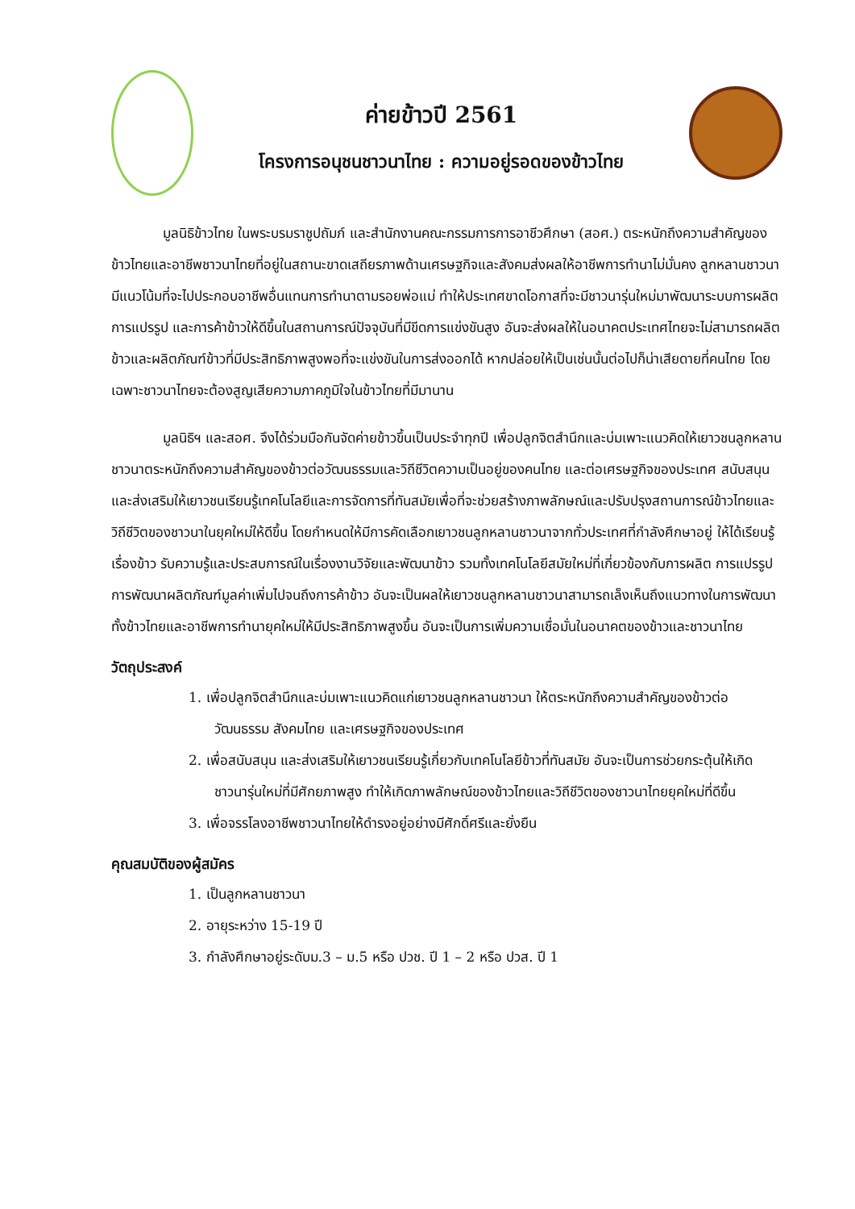ค่ายข้าวปี 2561
โครงการอนุชนชาวนาไทย : ความอยู่รอดของข้าวไทย
มูลนิธิข้าวไทย ในพระบรมราชูปถัมภ์ และสำนักงานคณะกรรมการการอาชีวศึกษา (สอศ.) ตระหนักถึงความสำคัญของข้าวไทยและอาชีพชาวนาไทยที่อยู่ในสถานะขาดเสถียรภาพด้านเศรษฐกิจและสังคมส่งผลให้อาชีพการทำนาไม่มั่นคง ลูกหลานชาวนามีแนวโน้มที่จะไปประกอบอาชีพอื่นแทนการทำนาตามรอยพ่อแม่ ทำให้ประเทศขาดโอกาสที่จะมีชาวนารุ่นใหม่มาพัฒนาระบบการผลิต การแปรรูป และการค้าข้าวให้ดีขึ้นในสถานการณ์ปัจจุบันที่มีขีดการแข่งขันสูง อันจะส่งผลให้ในอนาคตประเทศไทยจะไม่สามารถผลิตข้าวและผลิตภัณฑ์ข้าวที่มีประสิทธิภาพสูงพอที่จะแข่งขันในการส่งออกได้ หากปล่อยให้เป็นเช่นนั้นต่อไปก็น่าเสียดายที่คนไทย โดยเฉพาะชาวนาไทยจะต้องสูญเสียความภาคภูมิใจในข้าวไทยที่มีมานาน
มูลนิธิฯ และสอศ. จึงได้ร่วมมือกันจัดค่ายข้าวขึ้นเป็นประจำทุกปี เพื่อปลูกจิตสำนึกและบ่มเพาะแนวคิดให้เยาวชนลูกหลานชาวนาตระหนักถึงความสำคัญของข้าวต่อวัฒนธรรมและวิถีชีวิตความเป็นอยู่ของคนไทย และต่อเศรษฐกิจของประเทศ สนับสนุนและส่งเสริมให้เยาวชนเรียนรู้เทคโนโลยีและการจัดการที่ทันสมัยเพื่อที่จะช่วยสร้างภาพลักษณ์และปรับปรุงสถานการณ์ข้าวไทยและวิถีชีวิตของชาวนาในยุคใหม่ให้ดีขึ้น โดยกำหนดให้มีการคัดเลือกเยาวชนลูกหลานชาวนาจากทั่วประเทศที่กำลังศึกษาอยู่ ให้ได้เรียนรู้เรื่องข้าว รับความรู้และประสบการณ์ในเรื่องงานวิจัยและพัฒนาข้าว รวมทั้งเทคโนโลยีสมัยใหม่ที่เกี่ยวข้องกับการผลิต การแปรรูป การพัฒนาผลิตภัณฑ์มูลค่าเพิ่มไปจนถึงการค้าข้าว อันจะเป็นผลให้เยาวชนลูกหลานชาวนาสามารถเล็งเห็นถึงแนวทางในการพัฒนาทั้งข้าวไทยและอาชีพการทำนายุคใหม่ให้มีประสิทธิภาพสูงขึ้น อันจะเป็นการเพิ่มความเชื่อมั่นในอนาคตของข้าวและชาวนาไทย
วัตถุประสงค์
1. เพื่อปลูกจิตสำนึกและบ่มเพาะแนวคิดแก่เยาวชนลูกหลานชาวนา ให้ตระหนักถึงความสำคัญของข้าวต่อวัฒนธรรม สังคมไทย และเศรษฐกิจของประเทศ
2. เพื่อสนับสนุน และส่งเสริมให้เยาวชนเรียนรู้เกี่ยวกับเทคโนโลยีข้าวที่ทันสมัย อันจะเป็นการช่วยกระตุ้นให้เกิดชาวนารุ่นใหม่ที่มีศักยภาพสูง ทำให้เกิดภาพลักษณ์ของข้าวไทยและวิถีชีวิตของชาวนาไทยยุคใหม่ที่ดีขึ้น
3. เพื่อจรรโลงอาชีพชาวนาไทยให้ดำรงอยู่อย่างมีศักดิ์ศรีและยั่งยืน
คุณสมบัติของผู้สมัคร
1. เป็นลูกหลานชาวนา
2. อายุระหว่าง 15-19 ปี
3. กำลังศึกษาอยู่ระดับม.3 – ม.5 หรือ ปวช. ปี 1 – 2 หรือ ปวส. ปี 1